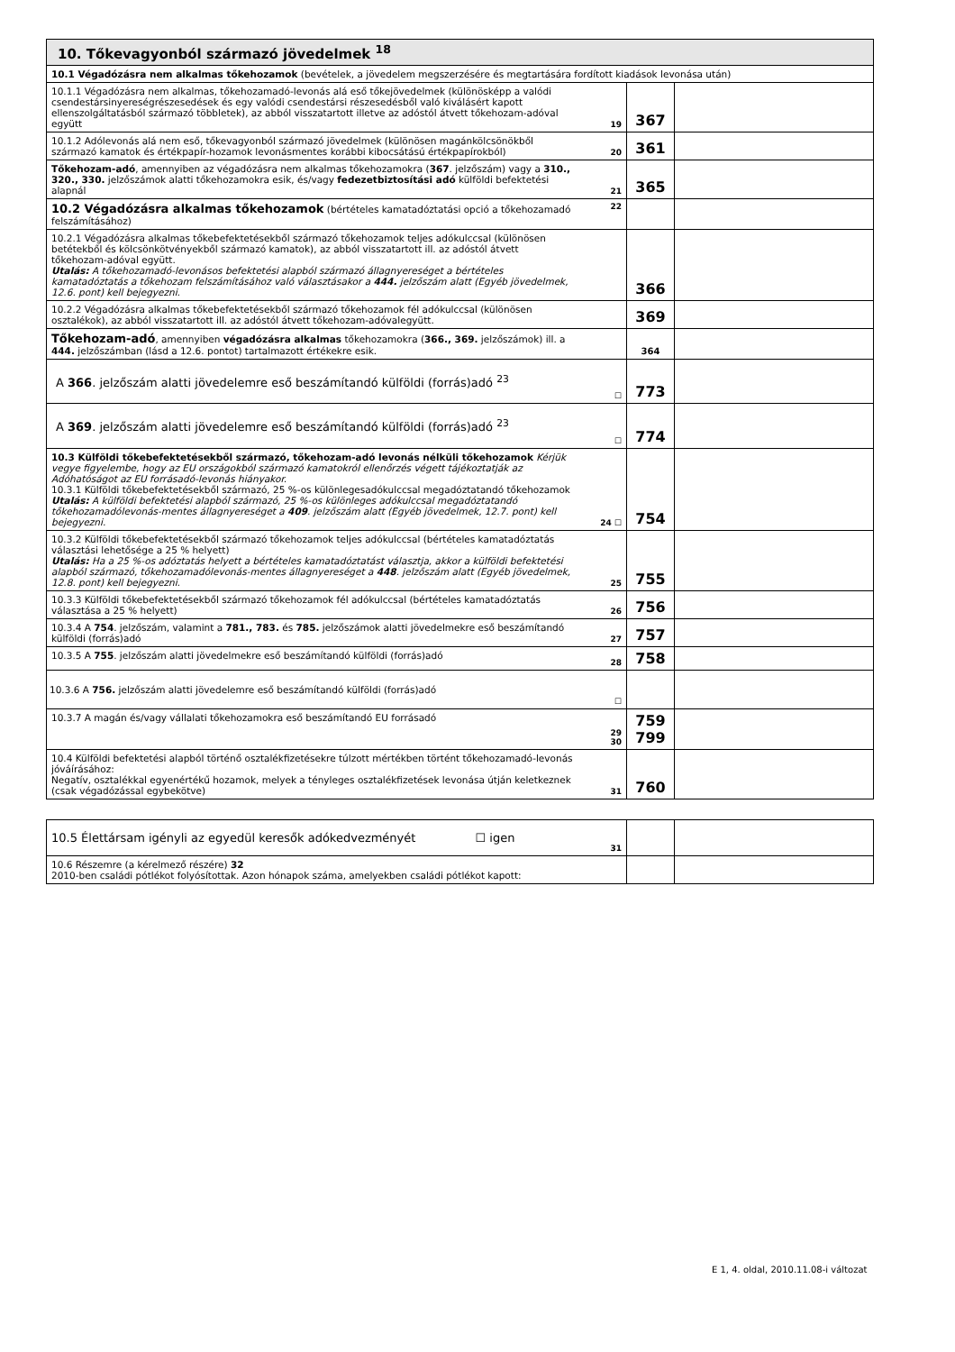| 10. Tőkevagyonból származó jövedelmek <sup>18</sup> | | | |
| 10.1 Végadózásra nem alkalmas tőkehozamok (bevételek, a jövedelem megszerzésére és megtartására fordított kiadások levonása után) | | | |
| 10.1.1 Végadózásra nem alkalmas, tőkehozamadó-levonás alá eső tőkejövedelmek (különösképp a valódi csendestársinyereségrészesedések és egy valódi csendestársi részesedésből való kiválásért kapott ellenszolgáltatásból származó többletek), az abból visszatartott illetve az adóstól átvett tőkehozam-adóval együtt | 19 | 367 | |
| 10.1.2 Adólevonás alá nem eső, tőkevagyonból származó jövedelmek (különösen magánkölcsönökből származó kamatok és értékpapír-hozamok levonásmentes korábbi kibocsátású értékpapírokból) | 20 | 361 | |
| Tőkehozam-adó , amennyiben az végadózásra nem alkalmas tőkehozamokra ( 367 . jelzőszám) vagy a 310., 320., 330. jelzőszámok alatti tőkehozamokra esik, és/vagy fedezetbiztosítási adó külföldi befektetési alapnál | 21 | 365 | |
| 10.2 Végadózásra alkalmas tőkehozamok (bértételes kamatadóztatási opció a tőkehozamadó felszámításához) | 22 | | |
| 10.2.1 Végadózásra alkalmas tőkebefektetésekből származó tőkehozamok teljes adókulccsal (különösen betétekből és kölcsönkötvényekből származó kamatok), az abból visszatartott ill. az adóstól átvett tőkehozam-adóval együtt. Utalás: A tőkehozamadó-levonásos befektetési alapból származó állagnyereséget a bértételes kamatadóztatás a tőkehozam felszámításához való választásakor a 444. jelzőszám alatt (Egyéb jövedelmek, 12.6. pont) kell bejegyezni. | | 366 | |
| 10.2.2 Végadózásra alkalmas tőkebefektetésekből származó tőkehozamok fél adókulccsal (különösen osztalékok), az abból visszatartott ill. az adóstól átvett tőkehozam-adóvalegyütt. | | 369 | |
| Tőkehozam-adó , amennyiben végadózásra alkalmas tőkehozamokra ( 366., 369. jelzőszámok) ill. a 444. jelzőszámban (lásd a 12.6. pontot) tartalmazott értékekre esik. | | 364 | |
| A 366 . jelzőszám alatti jövedelemre eső beszámítandó külföldi (forrás)adó <sup>23</sup> | ☐ | 773 | |
| A 369 . jelzőszám alatti jövedelemre eső beszámítandó külföldi (forrás)adó <sup>23</sup> | ☐ | 774 | |
| 10.3 Külföldi tőkebefektetésekből származó, tőkehozam-adó levonás nélküli tőkehozamok Kérjük vegye figyelembe, hogy az EU országokból származó kamatokról ellenőrzés végett tájékoztatják az Adóhatóságot az EU forrásadó-levonás hiányakor. 10.3.1 Külföldi tőkebefektetésekből származó, 25 %-os különlegesadókulccsal megadóztatandó tőkehozamok Utalás: A külföldi befektetési alapból származó, 25 %-os különleges adókulccsal megadóztatandó tőkehozamadólevonás-mentes állagnyereséget a 409 . jelzőszám alatt (Egyéb jövedelmek, 12.7. pont) kell bejegyezni. | 24 ☐ | 754 | |
| 10.3.2 Külföldi tőkebefektetésekből származó tőkehozamok teljes adókulccsal (bértételes kamatadóztatás választási lehetősége a 25 % helyett) Utalás: Ha a 25 %-os adóztatás helyett a bértételes kamatadóztatást választja, akkor a külföldi befektetési alapból származó, tőkehozamadólevonás-mentes állagnyereséget a 448 . jelzőszám alatt (Egyéb jövedelmek, 12.8. pont) kell bejegyezni. | 25 | 755 | |
| 10.3.3 Külföldi tőkebefektetésekből származó tőkehozamok fél adókulccsal (bértételes kamatadóztatás választása a 25 % helyett) | 26 | 756 | |
| 10.3.4 A 754 . jelzőszám, valamint a 781., 783. és 785. jelzőszámok alatti jövedelmekre eső beszámítandó külföldi (forrás)adó | 27 | 757 | |
| 10.3.5 A 755 . jelzőszám alatti jövedelmekre eső beszámítandó külföldi (forrás)adó | 28 | 758 | |
| 10.3.6 A 756. jelzőszám alatti jövedelemre eső beszámítandó külföldi (forrás)adó | ☐ | | |
| 10.3.7 A magán és/vagy vállalati tőkehozamokra eső beszámítandó EU forrásadó | 29 30 | 759 799 | |
| 10.4 Külföldi befektetési alapból történő osztalékfizetésekre túlzott mértékben történt tőkehozamadó-levonás jóváírásához: Negatív, osztalékkal egyenértékű hozamok, melyek a tényleges osztalékfizetések levonása útján keletkeznek (csak végadózással egybekötve) | 31 | 760 | |
| 10.5 Élettársam igényli az egyedül keresők adókedvezményét ☐ igen | 31 | | |
| 10.6 Részemre (a kérelmező részére) 32 2010-ben családi pótlékot folyósítottak. Azon hónapok száma, amelyekben családi pótlékot kapott: | | | |
E 1, 4. oldal, 2010.11.08-i változat